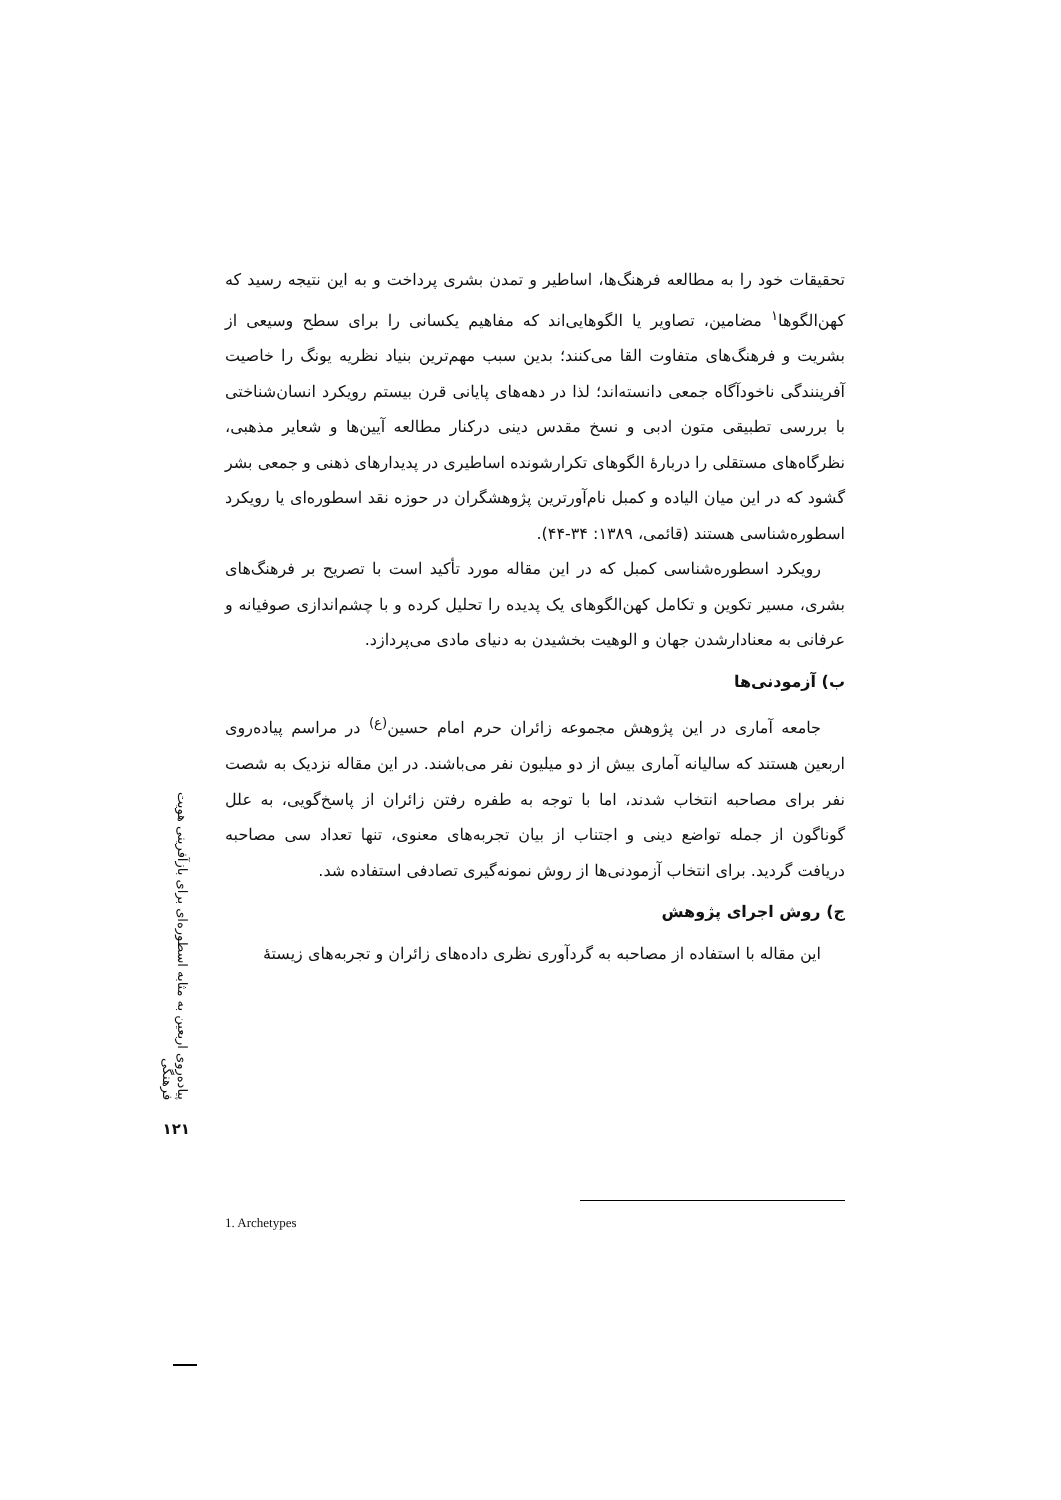تحقیقات خود را به مطالعه فرهنگ‌ها، اساطیر و تمدن بشری پرداخت و به این نتیجه رسید که کهن‌الگوها<sup>۱</sup> مضامین، تصاویر یا الگوهایی‌اند که مفاهیم یکسانی را برای سطح وسیعی از بشریت و فرهنگ‌های متفاوت القا می‌کنند؛ بدین سبب مهم‌ترین بنیاد نظریه یونگ را خاصیت آفرینندگی ناخودآگاه جمعی دانسته‌اند؛ لذا در دهه‌های پایانی قرن بیستم رویکرد انسان‌شناختی با بررسی تطبیقی متون ادبی و نسخ مقدس دینی درکنار مطالعه آیین‌ها و شعایر مذهبی، نظرگاه‌های مستقلی را دربارهٔ الگوهای تکرارشونده اساطیری در پدیدارهای ذهنی و جمعی بشر گشود که در این میان الیاده و کمبل نام‌آورترین پژوهشگران در حوزه نقد اسطوره‌ای یا رویکرد اسطوره‌شناسی هستند (قائمی، ۱۳۸۹: ۳۴-۴۴).
رویکرد اسطوره‌شناسی کمبل که در این مقاله مورد تأکید است با تصریح بر فرهنگ‌های بشری، مسیر تکوین و تکامل کهن‌الگوهای یک پدیده را تحلیل کرده و با چشم‌اندازی صوفیانه و عرفانی به معنادارشدن جهان و الوهیت بخشیدن به دنیای مادی می‌پردازد.
ب) آزمودنی‌ها
جامعه آماری در این پژوهش مجموعه زائران حرم امام حسین<sup>(ع)</sup> در مراسم پیاده‌روی اربعین هستند که سالیانه آماری بیش از دو میلیون نفر می‌باشند. در این مقاله نزدیک به شصت نفر برای مصاحبه انتخاب شدند، اما با توجه به طفره رفتن زائران از پاسخ‌گویی، به علل گوناگون از جمله تواضع دینی و اجتناب از بیان تجربه‌های معنوی، تنها تعداد سی مصاحبه دریافت گردید. برای انتخاب آزمودنی‌ها از روش نمونه‌گیری تصادفی استفاده شد.
ج) روش اجرای پژوهش
این مقاله با استفاده از مصاحبه به گردآوری نظری داده‌های زائران و تجربه‌های زیستهٔ
پیاده‌روی اربعین به مثابه اسطوره‌ای برای بازآفرینی هویت فرهنگی
۱۲۱
1. Archetypes